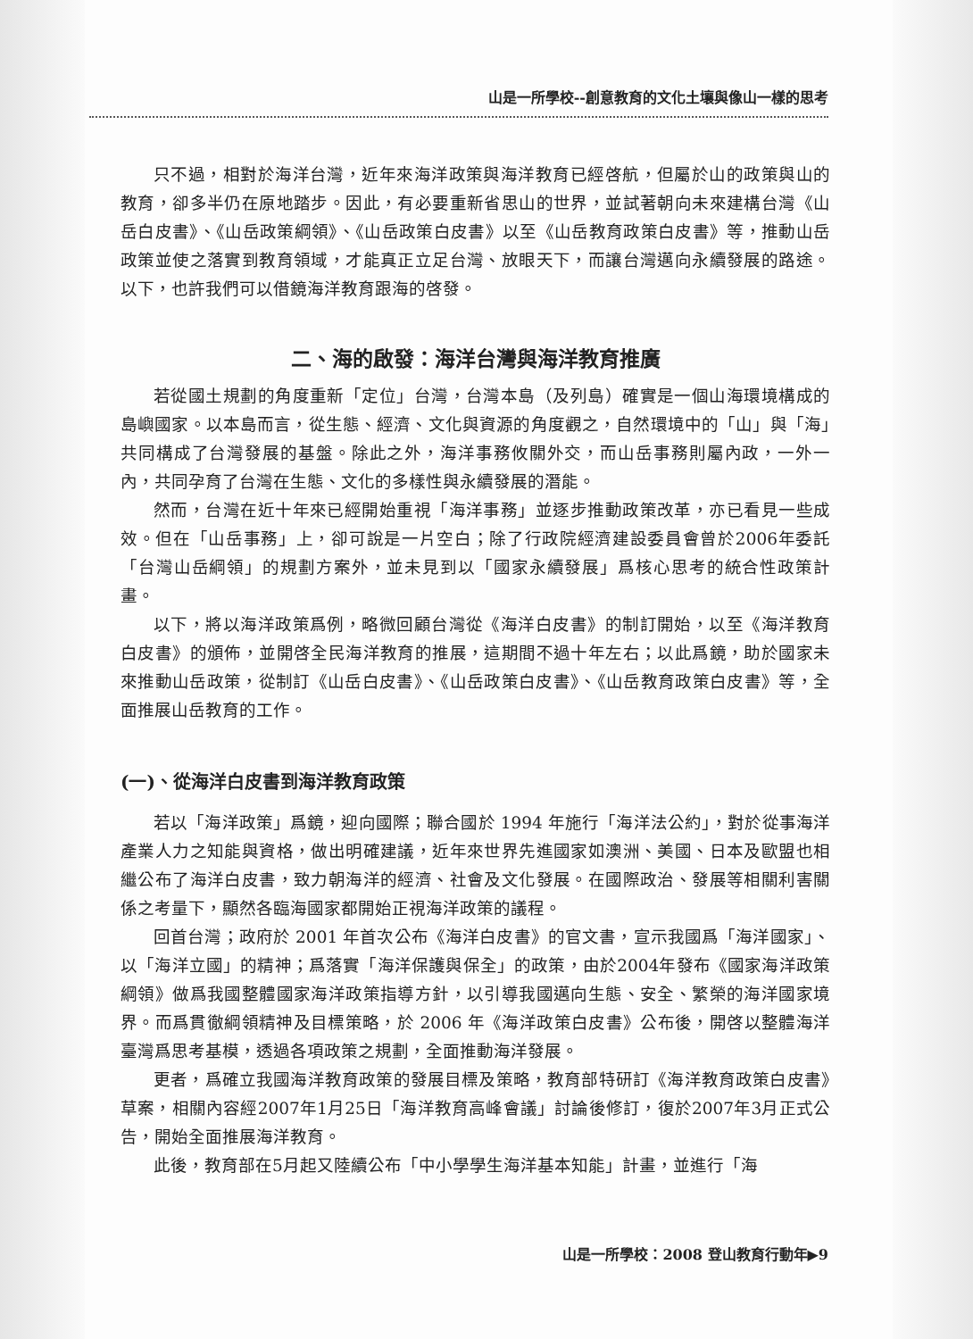山是一所學校--創意教育的文化土壤與像山一樣的思考
只不過，相對於海洋台灣，近年來海洋政策與海洋教育已經啓航，但屬於山的政策與山的教育，卻多半仍在原地踏步。因此，有必要重新省思山的世界，並試著朝向未來建構台灣《山岳白皮書》、《山岳政策綱領》、《山岳政策白皮書》以至《山岳教育政策白皮書》等，推動山岳政策並使之落實到教育領域，才能真正立足台灣、放眼天下，而讓台灣邁向永續發展的路途。以下，也許我們可以借鏡海洋教育跟海的啓發。
二、海的啟發：海洋台灣與海洋教育推廣
若從國土規劃的角度重新「定位」台灣，台灣本島（及列島）確實是一個山海環境構成的島嶼國家。以本島而言，從生態、經濟、文化與資源的角度觀之，自然環境中的「山」與「海」共同構成了台灣發展的基盤。除此之外，海洋事務攸關外交，而山岳事務則屬內政，一外一內，共同孕育了台灣在生態、文化的多樣性與永續發展的潛能。
然而，台灣在近十年來已經開始重視「海洋事務」並逐步推動政策改革，亦已看見一些成效。但在「山岳事務」上，卻可說是一片空白；除了行政院經濟建設委員會曾於2006年委託「台灣山岳綱領」的規劃方案外，並未見到以「國家永續發展」爲核心思考的統合性政策計畫。
以下，將以海洋政策爲例，略微回顧台灣從《海洋白皮書》的制訂開始，以至《海洋教育白皮書》的頒佈，並開啓全民海洋教育的推展，這期間不過十年左右；以此爲鏡，助於國家未來推動山岳政策，從制訂《山岳白皮書》、《山岳政策白皮書》、《山岳教育政策白皮書》等，全面推展山岳教育的工作。
(一)、從海洋白皮書到海洋教育政策
若以「海洋政策」爲鏡，迎向國際；聯合國於 1994 年施行「海洋法公約」，對於從事海洋產業人力之知能與資格，做出明確建議，近年來世界先進國家如澳洲、美國、日本及歐盟也相繼公布了海洋白皮書，致力朝海洋的經濟、社會及文化發展。在國際政治、發展等相關利害關係之考量下，顯然各臨海國家都開始正視海洋政策的議程。
回首台灣；政府於 2001 年首次公布《海洋白皮書》的官文書，宣示我國爲「海洋國家」、以「海洋立國」的精神；爲落實「海洋保護與保全」的政策，由於2004年發布《國家海洋政策綱領》做爲我國整體國家海洋政策指導方針，以引導我國邁向生態、安全、繁榮的海洋國家境界。而爲貫徹綱領精神及目標策略，於 2006 年《海洋政策白皮書》公布後，開啓以整體海洋臺灣爲思考基模，透過各項政策之規劃，全面推動海洋發展。
更者，爲確立我國海洋教育政策的發展目標及策略，教育部特研訂《海洋教育政策白皮書》草案，相關內容經2007年1月25日「海洋教育高峰會議」討論後修訂，復於2007年3月正式公告，開始全面推展海洋教育。
此後，教育部在5月起又陸續公布「中小學學生海洋基本知能」計畫，並進行「海
山是一所學校：2008 登山教育行動年▶9